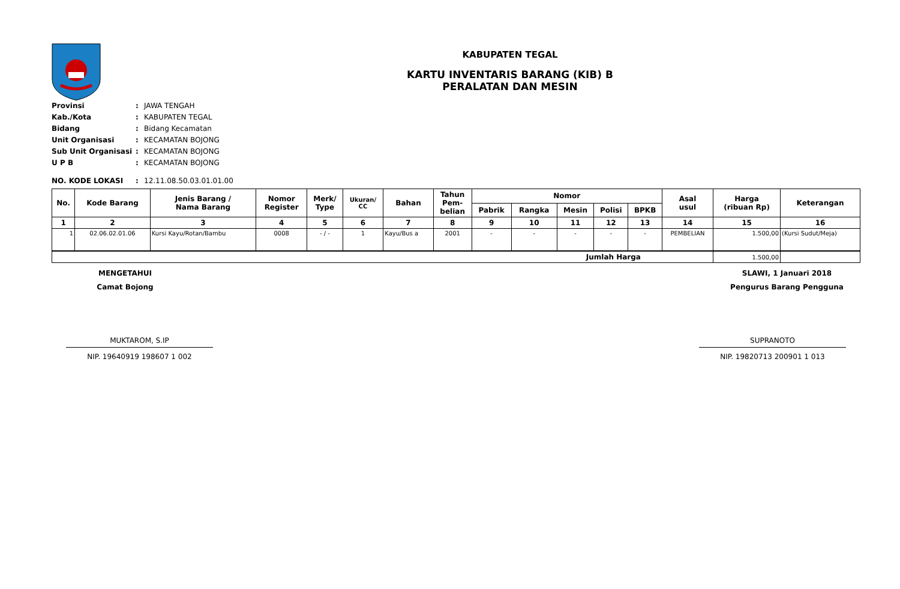KABUPATEN TEGAL
KARTU INVENTARIS BARANG (KIB) B
PERALATAN DAN MESIN
| Provinsi | : | JAWA TENGAH |
| Kab./Kota | : | KABUPATEN TEGAL |
| Bidang | : | Bidang Kecamatan |
| Unit Organisasi | : | KECAMATAN BOJONG |
| Sub Unit Organisasi | : | KECAMATAN BOJONG |
| U P B | : | KECAMATAN BOJONG |
| NO. KODE LOKASI | : | 12.11.08.50.03.01.01.00 |
| No. | Kode Barang | Jenis Barang / Nama Barang | Nomor Register | Merk/ Type | Ukuran/ CC | Bahan | Tahun Pem- belian | Nomor | | | | | Asal usul | Harga (ribuan Rp) | Keterangan |
| --- | --- | --- | --- | --- | --- | --- | --- | --- | --- | --- | --- | --- | --- | --- | --- |
| | | | | | | | | Pabrik | Rangka | Mesin | Polisi | BPKB | | | |
| 1 | 2 | 3 | 4 | 5 | 6 | 7 | 8 | 9 | 10 | 11 | 12 | 13 | 14 | 15 | 16 |
| 1 | 02.06.02.01.06 | Kursi Kayu/Rotan/Bambu | 0008 | - / - | 1 | Kayu/Bus a | 2001 | - | - | - | - | - | PEMBELIAN | 1.500,00 | (Kursi Sudut/Meja) |
| Jumlah Harga | | | | | | | | | | | | | | 1.500,00 | |
MENGETAHUI
Camat Bojong
SLAWI, 1 Januari 2018
Pengurus Barang Pengguna
MUKTAROM, S.IP
NIP. 19640919 198607 1 002
SUPRANOTO
NIP. 19820713 200901 1 013